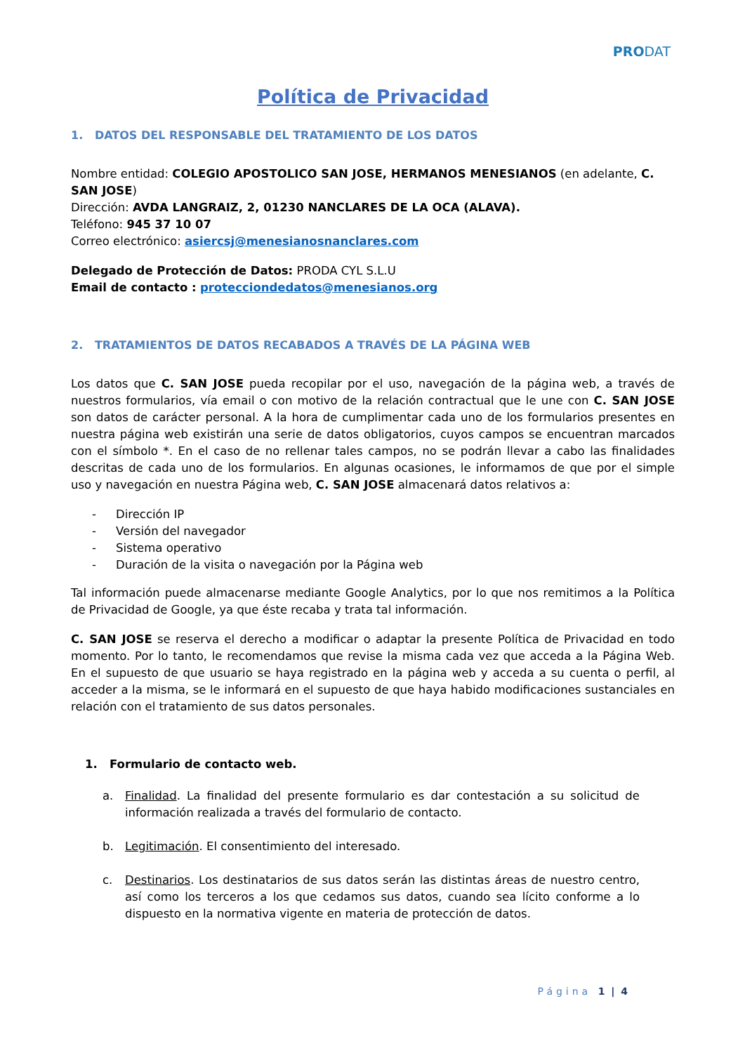PRODAT
Política de Privacidad
1. DATOS DEL RESPONSABLE DEL TRATAMIENTO DE LOS DATOS
Nombre entidad: COLEGIO APOSTOLICO SAN JOSE, HERMANOS MENESIANOS (en adelante, C. SAN JOSE)
Dirección: AVDA LANGRAIZ, 2, 01230 NANCLARES DE LA OCA (ALAVA).
Teléfono: 945 37 10 07
Correo electrónico: asiercsj@menesianosnanclares.com
Delegado de Protección de Datos: PRODA CYL S.L.U
Email de contacto : protecciondedatos@menesianos.org
2. TRATAMIENTOS DE DATOS RECABADOS A TRAVÉS DE LA PÁGINA WEB
Los datos que C. SAN JOSE pueda recopilar por el uso, navegación de la página web, a través de nuestros formularios, vía email o con motivo de la relación contractual que le une con C. SAN JOSE son datos de carácter personal. A la hora de cumplimentar cada uno de los formularios presentes en nuestra página web existirán una serie de datos obligatorios, cuyos campos se encuentran marcados con el símbolo *. En el caso de no rellenar tales campos, no se podrán llevar a cabo las finalidades descritas de cada uno de los formularios. En algunas ocasiones, le informamos de que por el simple uso y navegación en nuestra Página web, C. SAN JOSE almacenará datos relativos a:
- Dirección IP
- Versión del navegador
- Sistema operativo
- Duración de la visita o navegación por la Página web
Tal información puede almacenarse mediante Google Analytics, por lo que nos remitimos a la Política de Privacidad de Google, ya que éste recaba y trata tal información.
C. SAN JOSE se reserva el derecho a modificar o adaptar la presente Política de Privacidad en todo momento. Por lo tanto, le recomendamos que revise la misma cada vez que acceda a la Página Web. En el supuesto de que usuario se haya registrado en la página web y acceda a su cuenta o perfil, al acceder a la misma, se le informará en el supuesto de que haya habido modificaciones sustanciales en relación con el tratamiento de sus datos personales.
1. Formulario de contacto web.
a. Finalidad. La finalidad del presente formulario es dar contestación a su solicitud de información realizada a través del formulario de contacto.
b. Legitimación. El consentimiento del interesado.
c. Destinarios. Los destinatarios de sus datos serán las distintas áreas de nuestro centro, así como los terceros a los que cedamos sus datos, cuando sea lícito conforme a lo dispuesto en la normativa vigente en materia de protección de datos.
Página 1 | 4